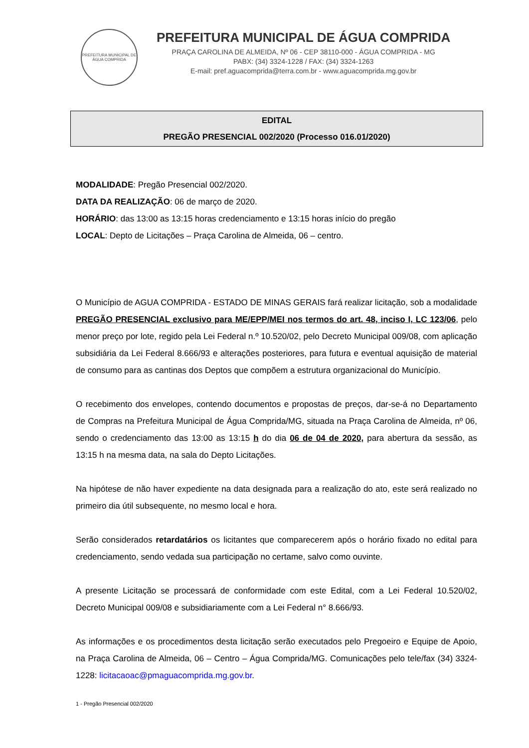PREFEITURA MUNICIPAL DE
ÁGUA COMPRIDA
PREFEITURA MUNICIPAL DE ÁGUA COMPRIDA
PRAÇA CAROLINA DE ALMEIDA, Nº 06 - CEP 38110-000 - ÁGUA COMPRIDA - MG
PABX: (34) 3324-1228 / FAX: (34) 3324-1263
E-mail: pref.aguacomprida@terra.com.br - www.aguacomprida.mg.gov.br
EDITAL
PREGÃO PRESENCIAL 002/2020 (Processo 016.01/2020)
MODALIDADE: Pregão Presencial 002/2020.
DATA DA REALIZAÇÃO: 06 de março de 2020.
HORÁRIO: das 13:00 as 13:15 horas credenciamento e 13:15 horas início do pregão
LOCAL: Depto de Licitações – Praça Carolina de Almeida, 06 – centro.
O Município de AGUA COMPRIDA - ESTADO DE MINAS GERAIS fará realizar licitação, sob a modalidade PREGÃO PRESENCIAL exclusivo para ME/EPP/MEI nos termos do art. 48, inciso I, LC 123/06, pelo menor preço por lote, regido pela Lei Federal n.º 10.520/02, pelo Decreto Municipal 009/08, com aplicação subsidiária da Lei Federal 8.666/93 e alterações posteriores, para futura e eventual aquisição de material de consumo para as cantinas dos Deptos que compõem a estrutura organizacional do Município.
O recebimento dos envelopes, contendo documentos e propostas de preços, dar-se-á no Departamento de Compras na Prefeitura Municipal de Água Comprida/MG, situada na Praça Carolina de Almeida, nº 06, sendo o credenciamento das 13:00 as 13:15 h do dia 06 de 04 de 2020, para abertura da sessão, as 13:15 h na mesma data, na sala do Depto Licitações.
Na hipótese de não haver expediente na data designada para a realização do ato, este será realizado no primeiro dia útil subsequente, no mesmo local e hora.
Serão considerados retardatários os licitantes que comparecerem após o horário fixado no edital para credenciamento, sendo vedada sua participação no certame, salvo como ouvinte.
A presente Licitação se processará de conformidade com este Edital, com a Lei Federal 10.520/02, Decreto Municipal 009/08 e subsidiariamente com a Lei Federal n° 8.666/93.
As informações e os procedimentos desta licitação serão executados pelo Pregoeiro e Equipe de Apoio, na Praça Carolina de Almeida, 06 – Centro – Água Comprida/MG. Comunicações pelo tele/fax (34) 3324-1228: licitacaoac@pmaguacomprida.mg.gov.br.
1 - Pregão Presencial 002/2020